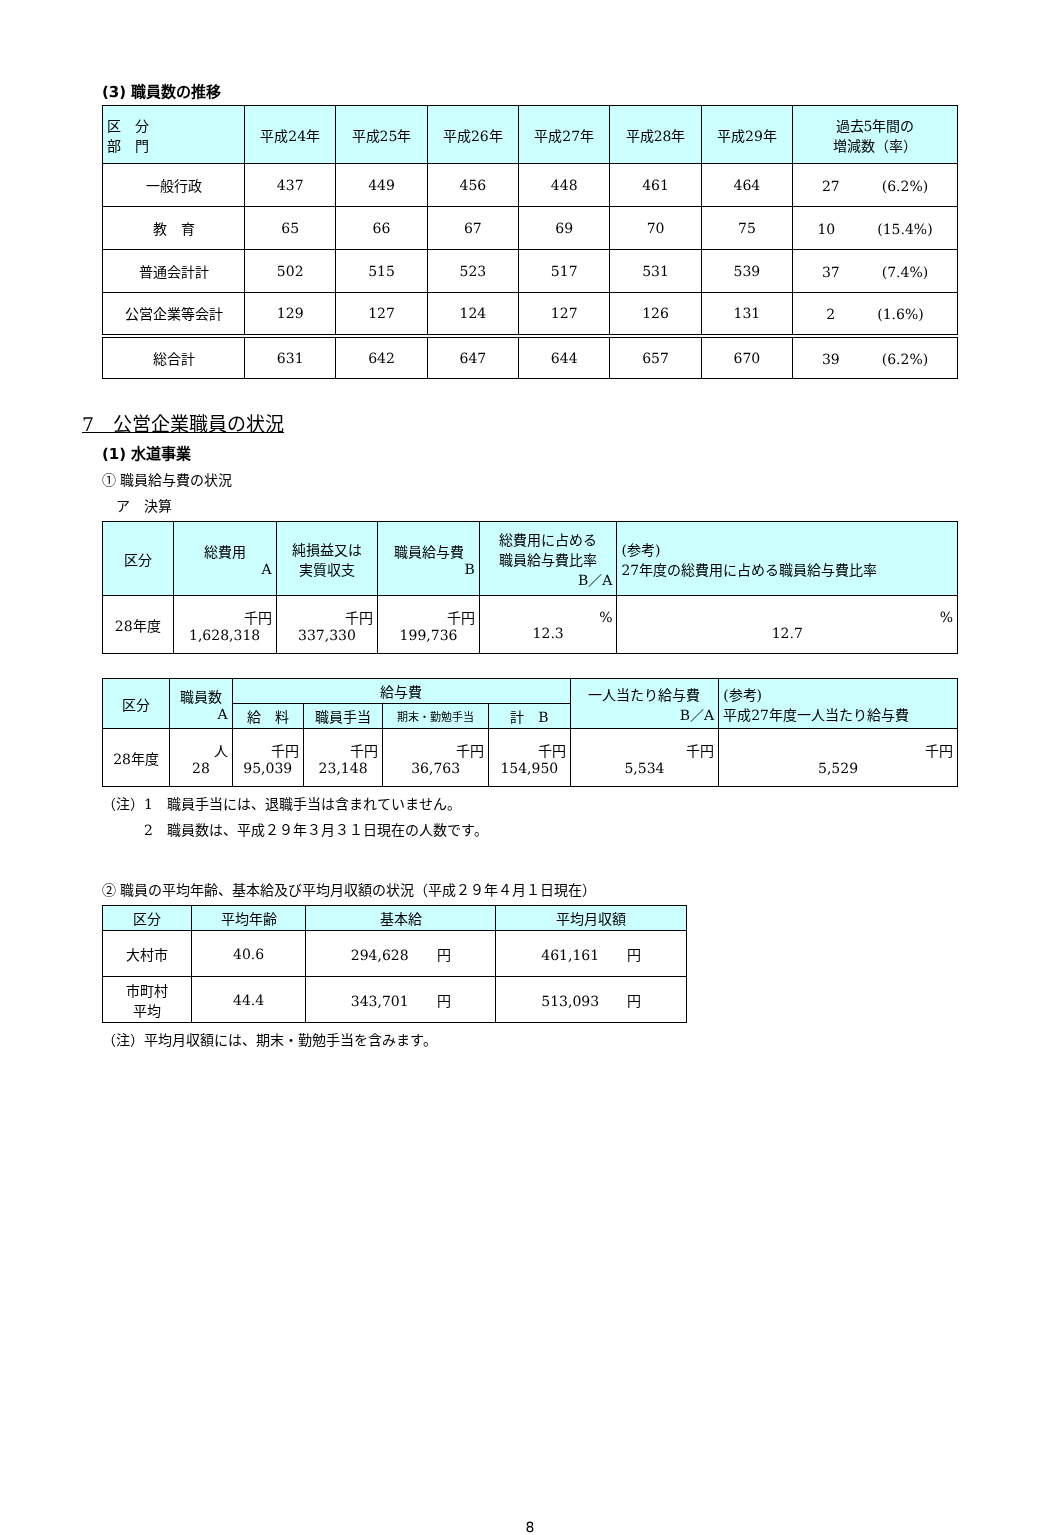(3) 職員数の推移
| 区 分 部 門 | 平成24年 | 平成25年 | 平成26年 | 平成27年 | 平成28年 | 平成29年 | 過去5年間の 増減数（率） |
| --- | --- | --- | --- | --- | --- | --- | --- |
| 一般行政 | 437 | 449 | 456 | 448 | 461 | 464 | 27 (6.2%) |
| 教 育 | 65 | 66 | 67 | 69 | 70 | 75 | 10 (15.4%) |
| 普通会計計 | 502 | 515 | 523 | 517 | 531 | 539 | 37 (7.4%) |
| 公営企業等会計 | 129 | 127 | 124 | 127 | 126 | 131 | 2 (1.6%) |
| 総合計 | 631 | 642 | 647 | 644 | 657 | 670 | 39 (6.2%) |
7　公営企業職員の状況
(1) 水道事業
① 職員給与費の状況
　ア　決算
| 区分 | 総費用 A | 純損益又は 実質収支 | 職員給与費 B | 総費用に占める 職員給与費比率 B／A | (参考) 27年度の総費用に占める職員給与費比率 |
| --- | --- | --- | --- | --- | --- |
| 28年度 | 千円 1,628,318 | 千円 337,330 | 千円 199,736 | % 12.3 | % 12.7 |
| 区分 | 職員数 A | 給与費 | | | | 一人当たり給与費 B／A | (参考) 平成27年度一人当たり給与費 |
| --- | --- | --- | --- | --- | --- | --- | --- |
| | | 給 料 | 職員手当 | 期末・勤勉手当 | 計 B | | |
| 28年度 | 人 28 | 千円 95,039 | 千円 23,148 | 千円 36,763 | 千円 154,950 | 千円 5,534 | 千円 5,529 |
（注）1　職員手当には、退職手当は含まれていません。
　　　2　職員数は、平成２９年３月３１日現在の人数です。
② 職員の平均年齢、基本給及び平均月収額の状況（平成２９年４月１日現在）
| 区分 | 平均年齢 | 基本給 | 平均月収額 |
| --- | --- | --- | --- |
| 大村市 | 40.6 | 294,628 円 | 461,161 円 |
| 市町村 平均 | 44.4 | 343,701 円 | 513,093 円 |
（注）平均月収額には、期末・勤勉手当を含みます。
8